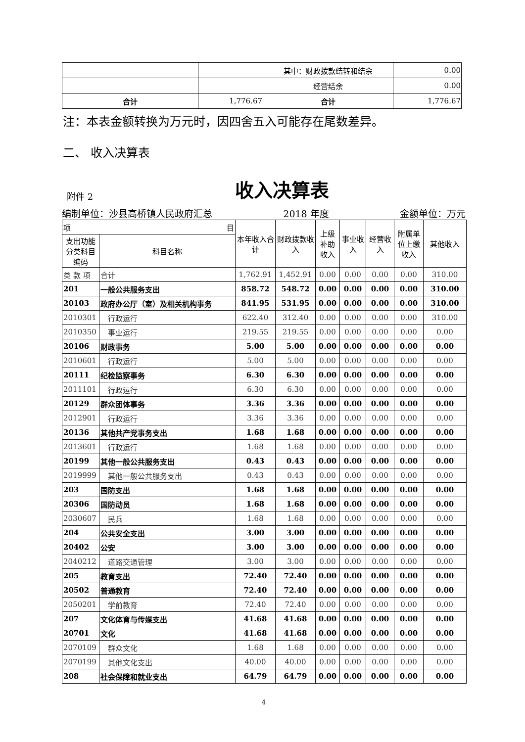| | | 其中：财政拨款结转和结余 | 0.00 |
| | | 经营结余 | 0.00 |
| 合计 | 1,776.67 | 合计 | 1,776.67 |
注：本表金额转换为万元时，因四舍五入可能存在尾数差异。
二、 收入决算表
附件 2
收入决算表
编制单位：沙县高桥镇人民政府汇总 2018 年度 金额单位：万元
| 项 目 | | 本年收入合计 | 财政拨款收入 | 上级补助收入 | 事业收入 | 经营收入 | 附属单位上缴收入 | 其他收入 |
| 支出功能分类科目编码 | 科目名称 | | | | | | | |
| 类 款 项 | 合计 | 1,762.91 | 1,452.91 | 0.00 | 0.00 | 0.00 | 0.00 | 310.00 |
| 201 | 一般公共服务支出 | 858.72 | 548.72 | 0.00 | 0.00 | 0.00 | 0.00 | 310.00 |
| 20103 | 政府办公厅（室）及相关机构事务 | 841.95 | 531.95 | 0.00 | 0.00 | 0.00 | 0.00 | 310.00 |
| 2010301 | 行政运行 | 622.40 | 312.40 | 0.00 | 0.00 | 0.00 | 0.00 | 310.00 |
| 2010350 | 事业运行 | 219.55 | 219.55 | 0.00 | 0.00 | 0.00 | 0.00 | 0.00 |
| 20106 | 财政事务 | 5.00 | 5.00 | 0.00 | 0.00 | 0.00 | 0.00 | 0.00 |
| 2010601 | 行政运行 | 5.00 | 5.00 | 0.00 | 0.00 | 0.00 | 0.00 | 0.00 |
| 20111 | 纪检监察事务 | 6.30 | 6.30 | 0.00 | 0.00 | 0.00 | 0.00 | 0.00 |
| 2011101 | 行政运行 | 6.30 | 6.30 | 0.00 | 0.00 | 0.00 | 0.00 | 0.00 |
| 20129 | 群众团体事务 | 3.36 | 3.36 | 0.00 | 0.00 | 0.00 | 0.00 | 0.00 |
| 2012901 | 行政运行 | 3.36 | 3.36 | 0.00 | 0.00 | 0.00 | 0.00 | 0.00 |
| 20136 | 其他共产党事务支出 | 1.68 | 1.68 | 0.00 | 0.00 | 0.00 | 0.00 | 0.00 |
| 2013601 | 行政运行 | 1.68 | 1.68 | 0.00 | 0.00 | 0.00 | 0.00 | 0.00 |
| 20199 | 其他一般公共服务支出 | 0.43 | 0.43 | 0.00 | 0.00 | 0.00 | 0.00 | 0.00 |
| 2019999 | 其他一般公共服务支出 | 0.43 | 0.43 | 0.00 | 0.00 | 0.00 | 0.00 | 0.00 |
| 203 | 国防支出 | 1.68 | 1.68 | 0.00 | 0.00 | 0.00 | 0.00 | 0.00 |
| 20306 | 国防动员 | 1.68 | 1.68 | 0.00 | 0.00 | 0.00 | 0.00 | 0.00 |
| 2030607 | 民兵 | 1.68 | 1.68 | 0.00 | 0.00 | 0.00 | 0.00 | 0.00 |
| 204 | 公共安全支出 | 3.00 | 3.00 | 0.00 | 0.00 | 0.00 | 0.00 | 0.00 |
| 20402 | 公安 | 3.00 | 3.00 | 0.00 | 0.00 | 0.00 | 0.00 | 0.00 |
| 2040212 | 道路交通管理 | 3.00 | 3.00 | 0.00 | 0.00 | 0.00 | 0.00 | 0.00 |
| 205 | 教育支出 | 72.40 | 72.40 | 0.00 | 0.00 | 0.00 | 0.00 | 0.00 |
| 20502 | 普通教育 | 72.40 | 72.40 | 0.00 | 0.00 | 0.00 | 0.00 | 0.00 |
| 2050201 | 学前教育 | 72.40 | 72.40 | 0.00 | 0.00 | 0.00 | 0.00 | 0.00 |
| 207 | 文化体育与传媒支出 | 41.68 | 41.68 | 0.00 | 0.00 | 0.00 | 0.00 | 0.00 |
| 20701 | 文化 | 41.68 | 41.68 | 0.00 | 0.00 | 0.00 | 0.00 | 0.00 |
| 2070109 | 群众文化 | 1.68 | 1.68 | 0.00 | 0.00 | 0.00 | 0.00 | 0.00 |
| 2070199 | 其他文化支出 | 40.00 | 40.00 | 0.00 | 0.00 | 0.00 | 0.00 | 0.00 |
| 208 | 社会保障和就业支出 | 64.79 | 64.79 | 0.00 | 0.00 | 0.00 | 0.00 | 0.00 |
4